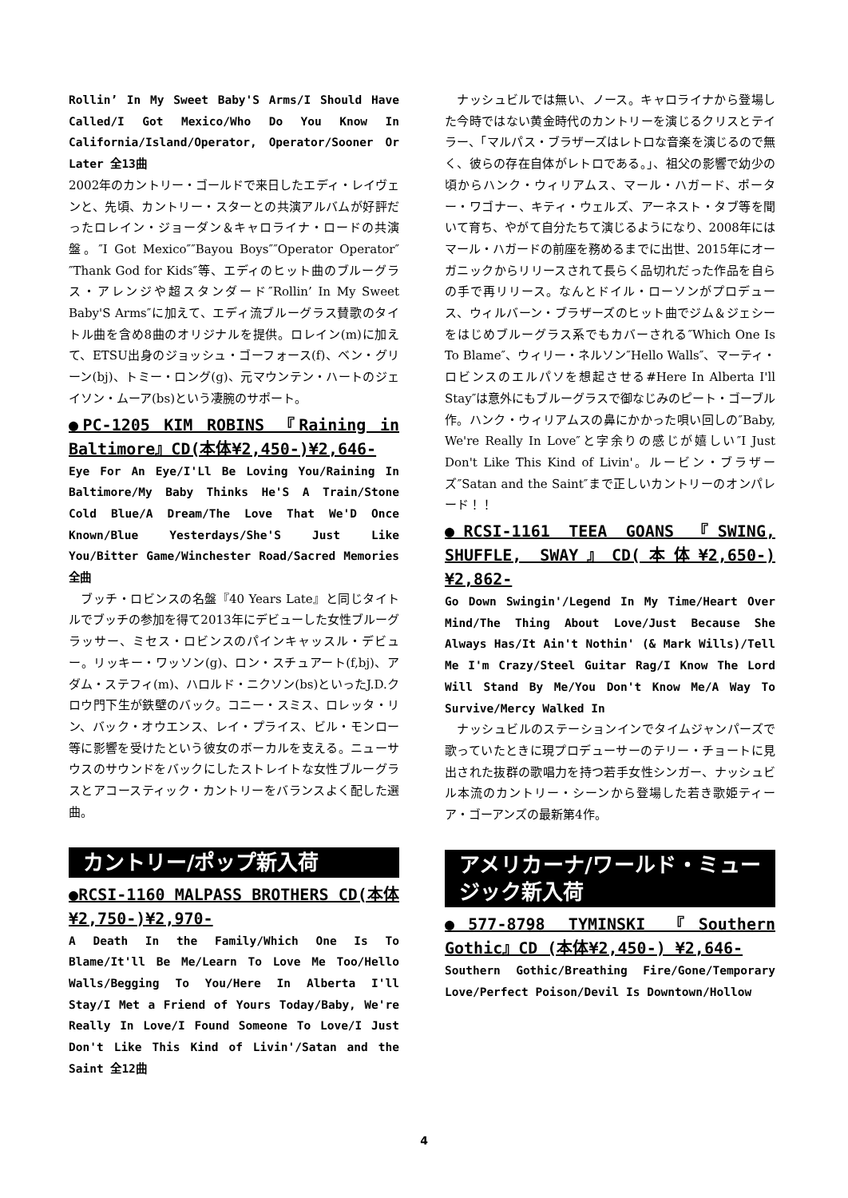Rollin’ In My Sweet Baby'S Arms/I Should Have Called/I Got Mexico/Who Do You Know In California/Island/Operator, Operator/Sooner Or Later 全13曲
2002年のカントリー・ゴールドで来日したエディ・レイヴェンと、先頃、カントリー・スターとの共演アルバムが好評だったロレイン・ジョーダン＆キャロライナ・ロードの共演盤。″I Got Mexico″″Bayou Boys″″Operator Operator″″Thank God for Kids″等、エディのヒット曲のブルーグラス・アレンジや超スタンダード″Rollin’ In My Sweet Baby'S Arms″に加えて、エディ流ブルーグラス賛歌のタイトル曲を含め8曲のオリジナルを提供。ロレイン(m)に加えて、ETSU出身のジョッシュ・ゴーフォース(f)、ベン・グリーン(bj)、トミー・ロング(g)、元マウンテン・ハートのジェイソン・ムーア(bs)という凄腕のサポート。
●PC-1205 KIM ROBINS 『Raining in Baltimore』CD(本体¥2,450-)¥2,646-
Eye For An Eye/I'Ll Be Loving You/Raining In Baltimore/My Baby Thinks He'S A Train/Stone Cold Blue/A Dream/The Love That We'D Once Known/Blue Yesterdays/She'S Just Like You/Bitter Game/Winchester Road/Sacred Memories 全曲
　ブッチ・ロビンスの名盤『40 Years Late』と同じタイトルでブッチの参加を得て2013年にデビューした女性ブルーグラッサー、ミセス・ロビンスのパインキャッスル・デビュー。リッキー・ワッソン(g)、ロン・スチュアート(f,bj)、アダム・ステフィ(m)、ハロルド・ニクソン(bs)といったJ.D.クロウ門下生が鉄壁のバック。コニー・スミス、ロレッタ・リン、バック・オウエンス、レイ・プライス、ビル・モンロー等に影響を受けたという彼女のボーカルを支える。ニューサウスのサウンドをバックにしたストレイトな女性ブルーグラスとアコースティック・カントリーをバランスよく配した選曲。
カントリー/ポップ新入荷
●RCSI-1160 MALPASS BROTHERS CD(本体¥2,750-)¥2,970-
A Death In the Family/Which One Is To Blame/It'll Be Me/Learn To Love Me Too/Hello Walls/Begging To You/Here In Alberta I'll Stay/I Met a Friend of Yours Today/Baby, We're Really In Love/I Found Someone To Love/I Just Don't Like This Kind of Livin'/Satan and the Saint 全12曲
　ナッシュビルでは無い、ノース。キャロライナから登場した今時ではない黄金時代のカントリーを演じるクリスとテイラー、「マルパス・ブラザーズはレトロな音楽を演じるので無く、彼らの存在自体がレトロである。」、祖父の影響で幼少の頃からハンク・ウィリアムス、マール・ハガード、ポーター・ワゴナー、キティ・ウェルズ、アーネスト・タブ等を聞いて育ち、やがて自分たちて演じるようになり、2008年にはマール・ハガードの前座を務めるまでに出世、2015年にオーガニックからリリースされて長らく品切れだった作品を自らの手で再リリース。なんとドイル・ローソンがプロデュース、ウィルバーン・ブラザーズのヒット曲でジム＆ジェシーをはじめブルーグラス系でもカバーされる″Which One Is To Blame″、ウィリー・ネルソン″Hello Walls″、マーティ・ロビンスのエルパソを想起させる#Here In Alberta I'll Stay″は意外にもブルーグラスで御なじみのピート・ゴーブル作。ハンク・ウィリアムスの鼻にかかった唄い回しの″Baby, We're Really In Love″と字余りの感じが嬉しい″I Just Don't Like This Kind of Livin'。ルービン・ブラザーズ″Satan and the Saint″まで正しいカントリーのオンパレード！！
●RCSI-1161 TEEA GOANS 『SWING, SHUFFLE, SWAY』CD(本体¥2,650-)¥2,862-
Go Down Swingin'/Legend In My Time/Heart Over Mind/The Thing About Love/Just Because She Always Has/It Ain't Nothin' (& Mark Wills)/Tell Me I'm Crazy/Steel Guitar Rag/I Know The Lord Will Stand By Me/You Don't Know Me/A Way To Survive/Mercy Walked In
　ナッシュビルのステーションインでタイムジャンパーズで歌っていたときに現プロデューサーのテリー・チョートに見出された抜群の歌唱力を持つ若手女性シンガー、ナッシュビル本流のカントリー・シーンから登場した若き歌姫ティーア・ゴーアンズの最新第4作。
アメリカーナ/ワールド・ミュージック新入荷
●577-8798 TYMINSKI 『Southern Gothic』CD (本体¥2,450-) ¥2,646-
Southern Gothic/Breathing Fire/Gone/Temporary Love/Perfect Poison/Devil Is Downtown/Hollow
4